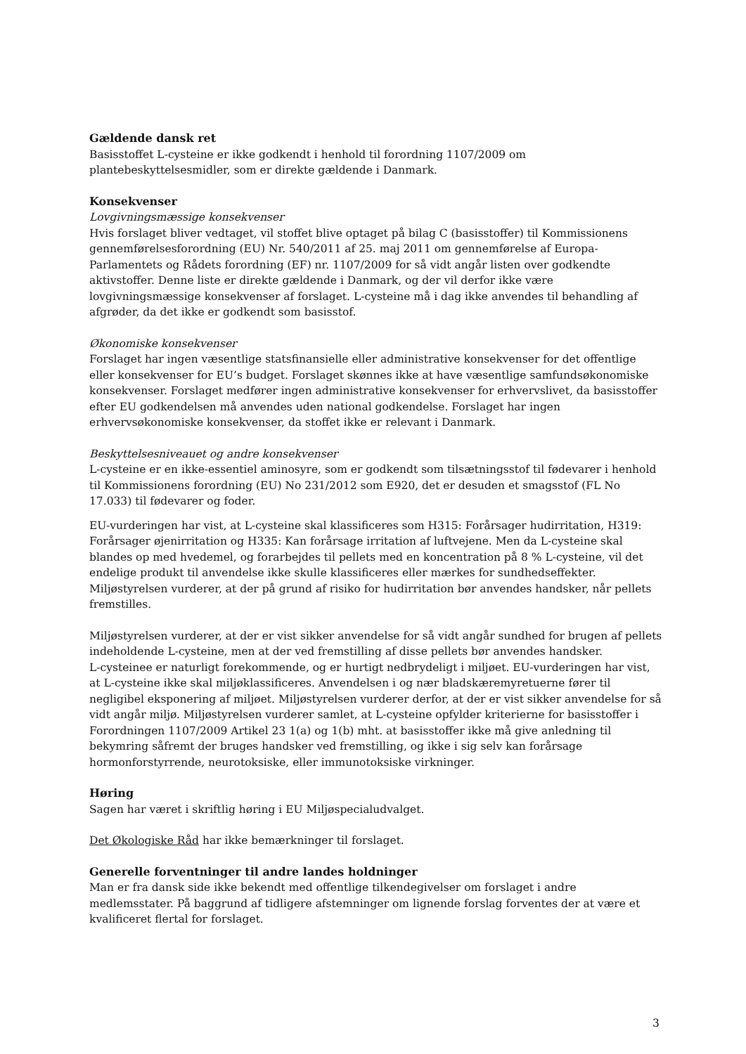Gældende dansk ret
Basisstoffet L-cysteine er ikke godkendt i henhold til forordning 1107/2009 om plantebeskyttelsesmidler, som er direkte gældende i Danmark.
Konsekvenser
Lovgivningsmæssige konsekvenser
Hvis forslaget bliver vedtaget, vil stoffet blive optaget på bilag C (basisstoffer) til Kommissionens gennemførelsesforordning (EU) Nr. 540/2011 af 25. maj 2011 om gennemførelse af Europa-Parlamentets og Rådets forordning (EF) nr. 1107/2009 for så vidt angår listen over godkendte aktivstoffer. Denne liste er direkte gældende i Danmark, og der vil derfor ikke være lovgivningsmæssige konsekvenser af forslaget. L-cysteine må i dag ikke anvendes til behandling af afgrøder, da det ikke er godkendt som basisstof.
Økonomiske konsekvenser
Forslaget har ingen væsentlige statsfinansielle eller administrative konsekvenser for det offentlige eller konsekvenser for EU’s budget. Forslaget skønnes ikke at have væsentlige samfundsøkonomiske konsekvenser. Forslaget medfører ingen administrative konsekvenser for erhvervslivet, da basisstoffer efter EU godkendelsen må anvendes uden national godkendelse. Forslaget har ingen erhvervsøkonomiske konsekvenser, da stoffet ikke er relevant i Danmark.
Beskyttelsesniveauet og andre konsekvenser
L-cysteine er en ikke-essentiel aminosyre, som er godkendt som tilsætningsstof til fødevarer i henhold til Kommissionens forordning (EU) No 231/2012 som E920, det er desuden et smagsstof (FL No 17.033) til fødevarer og foder.
EU-vurderingen har vist, at L-cysteine skal klassificeres som H315: Forårsager hudirritation, H319: Forårsager øjenirritation og H335: Kan forårsage irritation af luftvejene. Men da L-cysteine skal blandes op med hvedemel, og forarbejdes til pellets med en koncentration på 8 % L-cysteine, vil det endelige produkt til anvendelse ikke skulle klassificeres eller mærkes for sundhedseffekter. Miljøstyrelsen vurderer, at der på grund af risiko for hudirritation bør anvendes handsker, når pellets fremstilles.
Miljøstyrelsen vurderer, at der er vist sikker anvendelse for så vidt angår sundhed for brugen af pellets indeholdende L-cysteine, men at der ved fremstilling af disse pellets bør anvendes handsker.
L-cysteinee er naturligt forekommende, og er hurtigt nedbrydeligt i miljøet. EU-vurderingen har vist, at L-cysteine ikke skal miljøklassificeres. Anvendelsen i og nær bladskæremyretuerne fører til negligibel eksponering af miljøet. Miljøstyrelsen vurderer derfor, at der er vist sikker anvendelse for så vidt angår miljø. Miljøstyrelsen vurderer samlet, at L-cysteine opfylder kriterierne for basisstoffer i Forordningen 1107/2009 Artikel 23 1(a) og 1(b) mht. at basisstoffer ikke må give anledning til bekymring såfremt der bruges handsker ved fremstilling, og ikke i sig selv kan forårsage hormonforstyrrende, neurotoksiske, eller immunotoksiske virkninger.
Høring
Sagen har været i skriftlig høring i EU Miljøspecialudvalget.
Det Økologiske Råd har ikke bemærkninger til forslaget.
Generelle forventninger til andre landes holdninger
Man er fra dansk side ikke bekendt med offentlige tilkendegivelser om forslaget i andre medlemsstater. På baggrund af tidligere afstemninger om lignende forslag forventes der at være et kvalificeret flertal for forslaget.
3